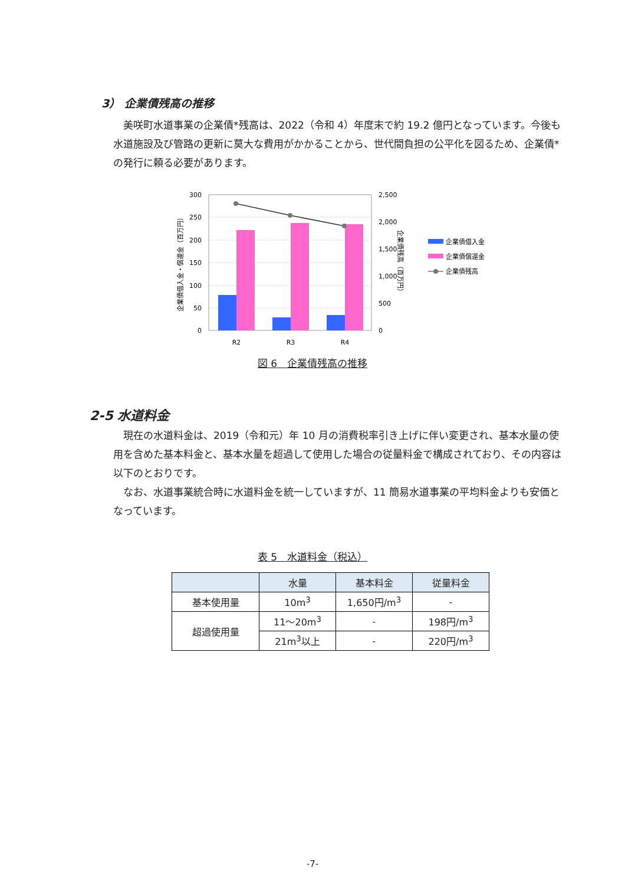3） 企業債残高の推移
　美咲町水道事業の企業債*残高は、2022（令和 4）年度末で約 19.2 億円となっています。今後も水道施設及び管路の更新に莫大な費用がかかることから、世代間負担の公平化を図るため、企業債*の発行に頼る必要があります。
300
250
200
150
100
50
0
2,500
2,000
1,500
1,000
500
0
R2
R3
R4
企業債借入金・償還金（百万円）
企業債残高（百万円）
企業債借入金
企業債償還金
企業債残高
図 6　企業債残高の推移
2-5 水道料金
　現在の水道料金は、2019（令和元）年 10 月の消費税率引き上げに伴い変更され、基本水量の使用を含めた基本料金と、基本水量を超過して使用した場合の従量料金で構成されており、その内容は以下のとおりです。
　なお、水道事業統合時に水道料金を統一していますが、11 簡易水道事業の平均料金よりも安価となっています。
表 5　水道料金（税込）
| | 水量 | 基本料金 | 従量料金 |
| --- | --- | --- | --- |
| 基本使用量 | 10m<sup>3</sup> | 1,650円/m<sup>3</sup> | - |
| 超過使用量 | 11～20m<sup>3</sup> | - | 198円/m<sup>3</sup> |
| | 21m<sup>3</sup>以上 | - | 220円/m<sup>3</sup> |
-7-